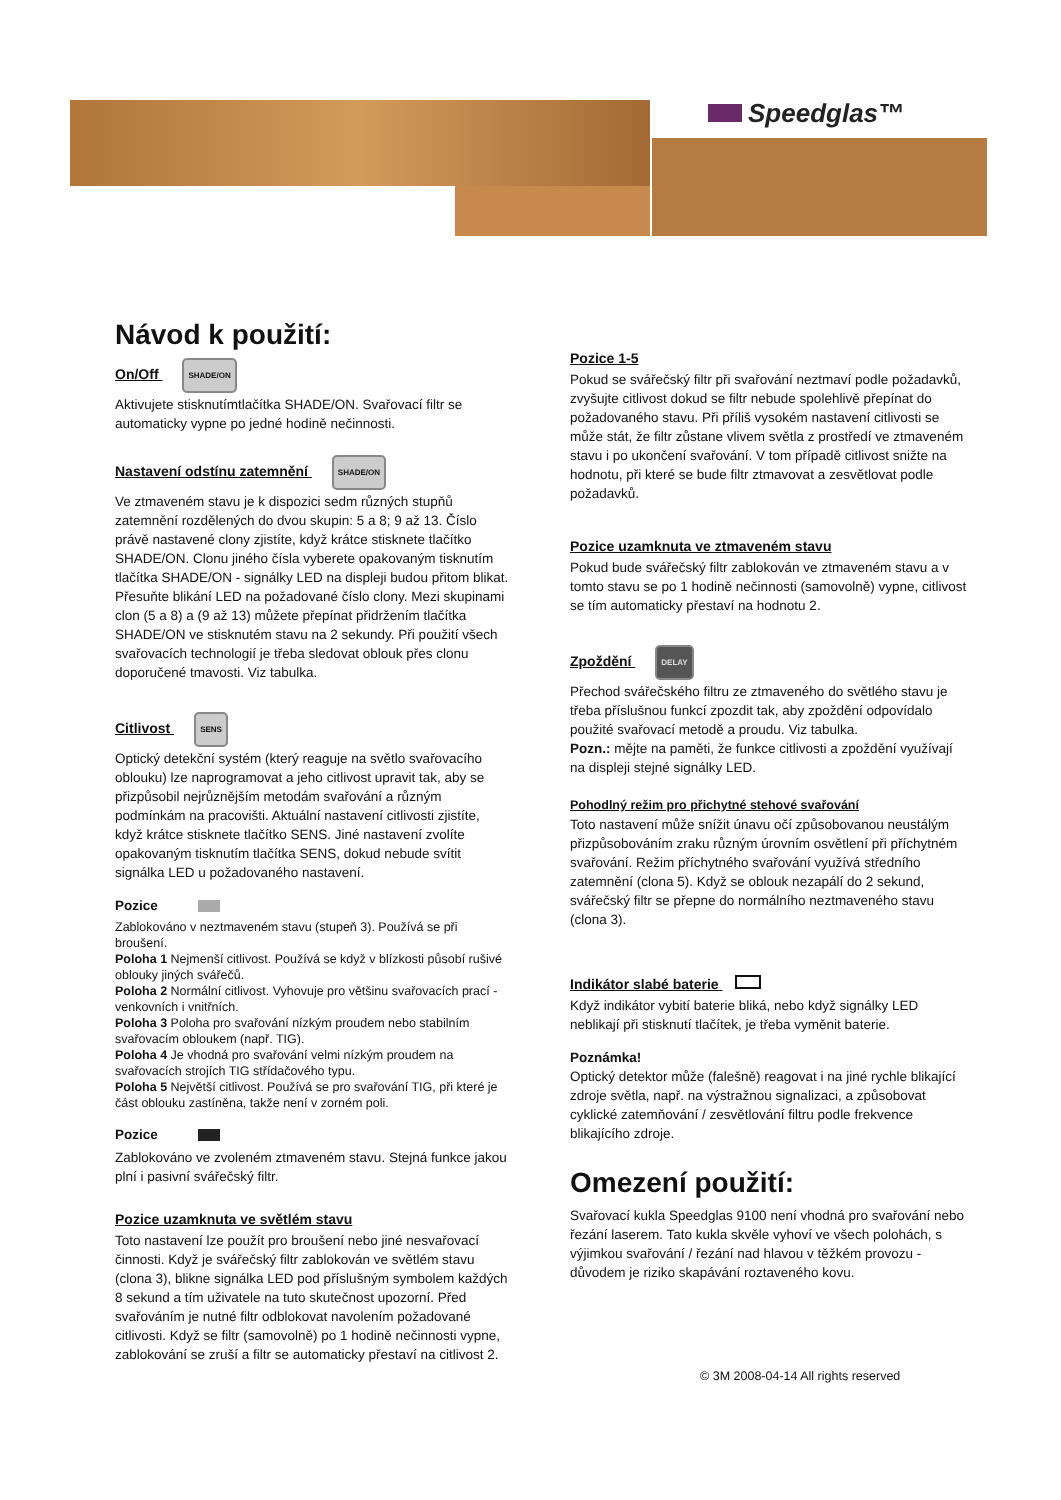Speedglas™
Návod k použití:
On/Off SHADE/ON
Aktivujete stisknutímtlačítka SHADE/ON. Svařovací filtr se automaticky vypne po jedné hodině nečinnosti.
Nastavení odstínu zatemnění SHADE/ON
Ve ztmaveném stavu je k dispozici sedm různých stupňů zatemnění rozdělených do dvou skupin: 5 a 8; 9 až 13. Číslo právě nastavené clony zjistíte, když krátce stisknete tlačítko SHADE/ON. Clonu jiného čísla vyberete opakovaným tisknutím tlačítka SHADE/ON - signálky LED na displeji budou přitom blikat. Přesuňte blikání LED na požadované číslo clony. Mezi skupinami clon (5 a 8) a (9 až 13) můžete přepínat přidržením tlačítka SHADE/ON ve stisknutém stavu na 2 sekundy. Při použití všech svařovacích technologií je třeba sledovat oblouk přes clonu doporučené tmavosti. Viz tabulka.
Citlivost SENS
Optický detekční systém (který reaguje na světlo svařovacího oblouku) lze naprogramovat a jeho citlivost upravit tak, aby se přizpůsobil nejrůznějším metodám svařování a různým podmínkám na pracovišti. Aktuální nastavení citlivosti zjistíte, když krátce stisknete tlačítko SENS. Jiné nastavení zvolíte opakovaným tisknutím tlačítka SENS, dokud nebude svítit signálka LED u požadovaného nastavení.
Pozice
Zablokováno v neztmaveném stavu (stupeň 3). Používá se při broušení.
Poloha 1 Nejmenší citlivost. Používá se když v blízkosti působí rušivé oblouky jiných svářečů.
Poloha 2 Normální citlivost. Vyhovuje pro většinu svařovacích prací - venkovních i vnitřních.
Poloha 3 Poloha pro svařování nízkým proudem nebo stabilním svařovacím obloukem (např. TIG).
Poloha 4 Je vhodná pro svařování velmi nízkým proudem na svařovacích strojích TIG střídačového typu.
Poloha 5 Největší citlivost. Používá se pro svařování TIG, při které je část oblouku zastíněna, takže není v zorném poli.
Pozice
Zablokováno ve zvoleném ztmaveném stavu. Stejná funkce jakou plní i pasivní svářečský filtr.
Pozice uzamknuta ve světlém stavu
Toto nastavení lze použít pro broušení nebo jiné nesvařovací činnosti. Když je svářečský filtr zablokován ve světlém stavu (clona 3), blikne signálka LED pod příslušným symbolem každých 8 sekund a tím uživatele na tuto skutečnost upozorní. Před svařováním je nutné filtr odblokovat navolením požadované citlivosti. Když se filtr (samovolně) po 1 hodině nečinnosti vypne, zablokování se zruší a filtr se automaticky přestaví na citlivost 2.
Pozice 1-5
Pokud se svářečský filtr při svařování neztmaví podle požadavků, zvyšujte citlivost dokud se filtr nebude spolehlivě přepínat do požadovaného stavu. Při příliš vysokém nastavení citlivosti se může stát, že filtr zůstane vlivem světla z prostředí ve ztmaveném stavu i po ukončení svařování. V tom případě citlivost snižte na hodnotu, při které se bude filtr ztmavovat a zesvětlovat podle požadavků.
Pozice uzamknuta ve ztmaveném stavu
Pokud bude svářečský filtr zablokován ve ztmaveném stavu a v tomto stavu se po 1 hodině nečinnosti (samovolně) vypne, citlivost se tím automaticky přestaví na hodnotu 2.
Zpoždění DELAY
Přechod svářečského filtru ze ztmaveného do světlého stavu je třeba příslušnou funkcí zpozdit tak, aby zpoždění odpovídalo použité svařovací metodě a proudu. Viz tabulka.
Pozn.: mějte na paměti, že funkce citlivosti a zpoždění využívají na displeji stejné signálky LED.
Pohodlný režim pro přichytné stehové svařování
Toto nastavení může snížit únavu očí způsobovanou neustálým přizpůsobováním zraku různým úrovním osvětlení při příchytném svařování. Režim příchytného svařování využívá středního zatemnění (clona 5). Když se oblouk nezapálí do 2 sekund, svářečský filtr se přepne do normálního neztmaveného stavu (clona 3).
Indikátor slabé baterie
Když indikátor vybití baterie bliká, nebo když signálky LED neblikají při stisknutí tlačítek, je třeba vyměnit baterie.
Poznámka!
Optický detektor může (falešně) reagovat i na jiné rychle blikající zdroje světla, např. na výstražnou signalizaci, a způsobovat cyklické zatemňování / zesvětlování filtru podle frekvence blikajícího zdroje.
Omezení použití:
Svařovací kukla Speedglas 9100 není vhodná pro svařování nebo řezání laserem. Tato kukla skvěle vyhoví ve všech polohách, s výjimkou svařování / řezání nad hlavou v těžkém provozu - důvodem je riziko skapávání roztaveného kovu.
© 3M 2008-04-14 All rights reserved